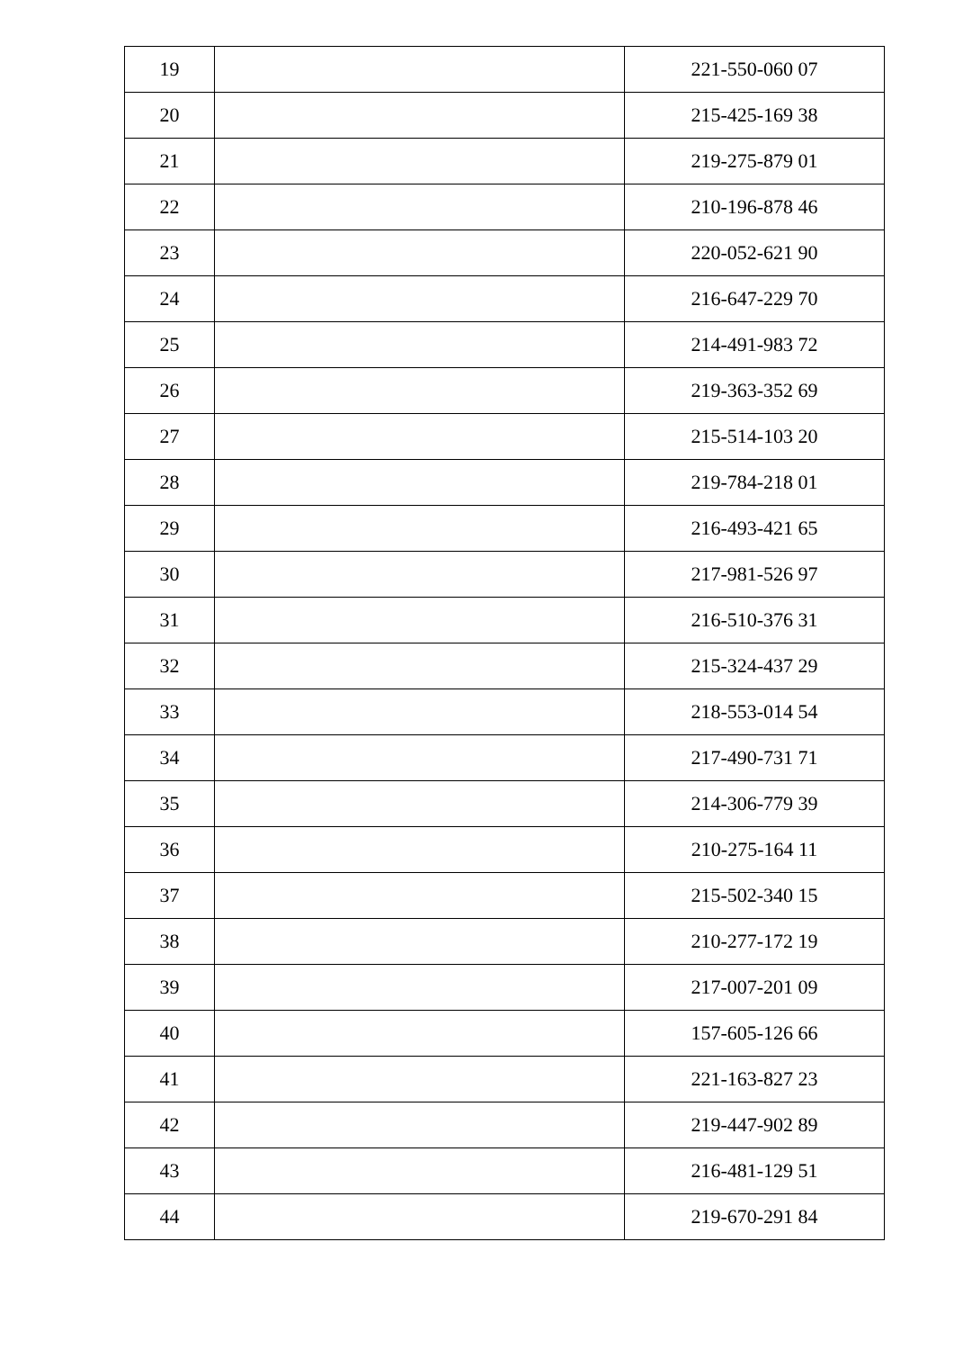| 19 | | 221-550-060 07 |
| 20 | | 215-425-169 38 |
| 21 | | 219-275-879 01 |
| 22 | | 210-196-878 46 |
| 23 | | 220-052-621 90 |
| 24 | | 216-647-229 70 |
| 25 | | 214-491-983 72 |
| 26 | | 219-363-352 69 |
| 27 | | 215-514-103 20 |
| 28 | | 219-784-218 01 |
| 29 | | 216-493-421 65 |
| 30 | | 217-981-526 97 |
| 31 | | 216-510-376 31 |
| 32 | | 215-324-437 29 |
| 33 | | 218-553-014 54 |
| 34 | | 217-490-731 71 |
| 35 | | 214-306-779 39 |
| 36 | | 210-275-164 11 |
| 37 | | 215-502-340 15 |
| 38 | | 210-277-172 19 |
| 39 | | 217-007-201 09 |
| 40 | | 157-605-126 66 |
| 41 | | 221-163-827 23 |
| 42 | | 219-447-902 89 |
| 43 | | 216-481-129 51 |
| 44 | | 219-670-291 84 |